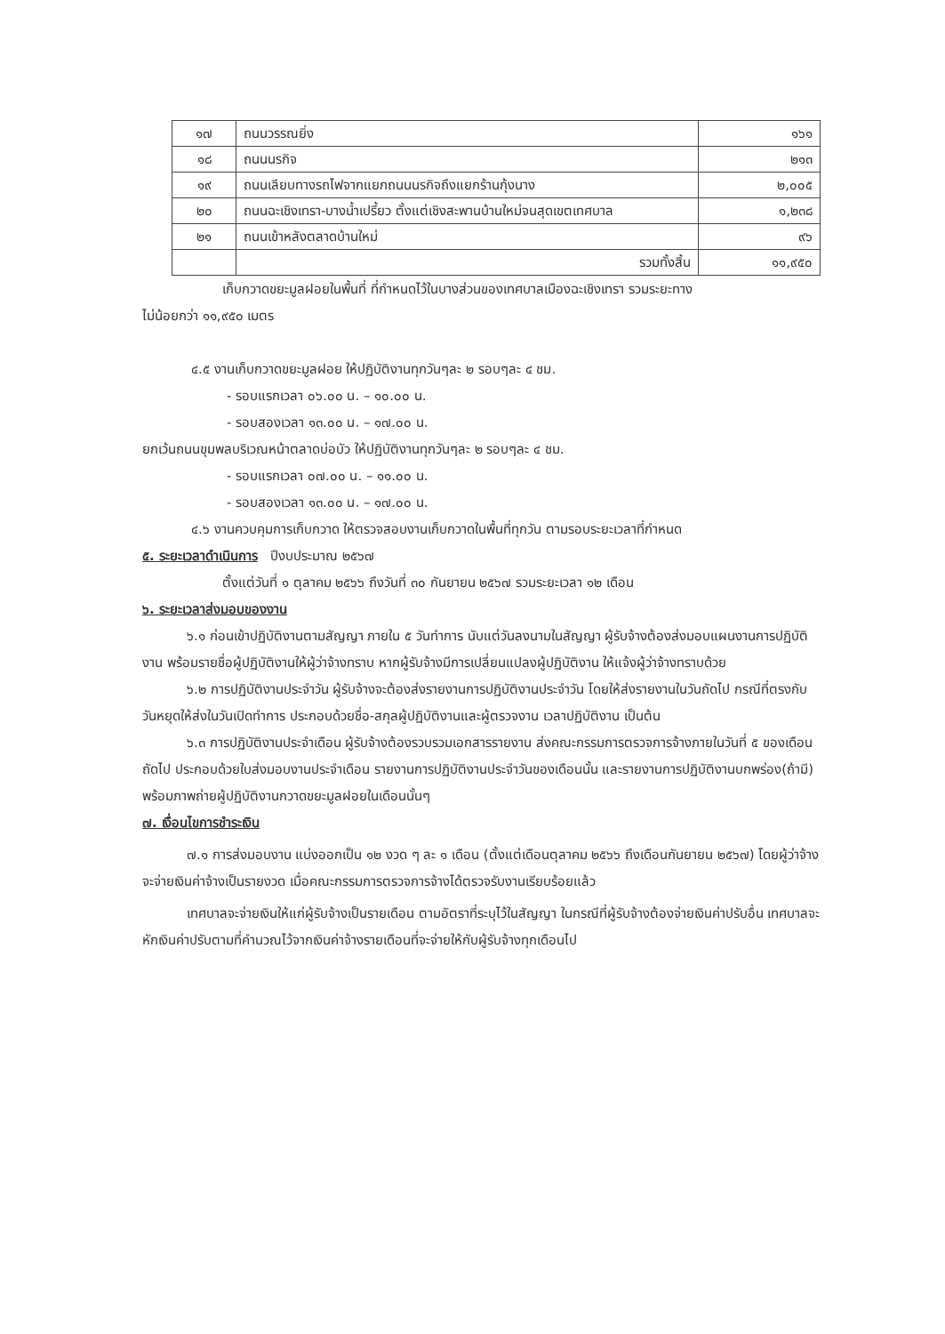| ๑๗ | ถนนวรรณยิ่ง | ๑๖๑ |
| ๑๘ | ถนนนรกิจ | ๒๑๓ |
| ๑๙ | ถนนเลียบทางรถไฟจากแยกถนนนรกิจถึงแยกร้านกุ้งนาง | ๒,๐๐๕ |
| ๒๐ | ถนนฉะเชิงเทรา-บางน้ำเปรี้ยว ตั้งแต่เชิงสะพานบ้านใหม่จนสุดเขตเทศบาล | ๑,๒๓๘ |
| ๒๑ | ถนนเข้าหลังตลาดบ้านใหม่ | ๙๖ |
| | รวมทั้งสิ้น | ๑๑,๙๕๐ |
เก็บกวาดขยะมูลฝอยในพื้นที่ ที่กำหนดไว้ในบางส่วนของเทศบาลเมืองฉะเชิงเทรา รวมระยะทาง
ไม่น้อยกว่า ๑๑,๙๕๐ เมตร
๔.๕ งานเก็บกวาดขยะมูลฝอย ให้ปฏิบัติงานทุกวันๆละ ๒ รอบๆละ ๔ ชม.
- รอบแรกเวลา ๐๖.๐๐ น. – ๑๐.๐๐ น.
- รอบสองเวลา ๑๓.๐๐ น. – ๑๗.๐๐ น.
ยกเว้นถนนขุมพลบริเวณหน้าตลาดบ่อบัว ให้ปฏิบัติงานทุกวันๆละ ๒ รอบๆละ ๔ ชม.
- รอบแรกเวลา ๐๗.๐๐ น. – ๑๑.๐๐ น.
- รอบสองเวลา ๑๓.๐๐ น. – ๑๗.๐๐ น.
๔.๖ งานควบคุมการเก็บกวาด ให้ตรวจสอบงานเก็บกวาดในพื้นที่ทุกวัน ตามรอบระยะเวลาที่กำหนด
๕. ระยะเวลาดำเนินการ
ปีงบประมาณ ๒๕๖๗
ตั้งแต่วันที่ ๑ ตุลาคม ๒๕๖๖ ถึงวันที่ ๓๐ กันยายน ๒๕๖๗ รวมระยะเวลา ๑๒ เดือน
๖. ระยะเวลาส่งมอบของงาน
๖.๑ ก่อนเข้าปฏิบัติงานตามสัญญา ภายใน ๕ วันทำการ นับแต่วันลงนามในสัญญา ผู้รับจ้างต้องส่งมอบแผนงานการปฏิบัติงาน พร้อมรายชื่อผู้ปฏิบัติงานให้ผู้ว่าจ้างทราบ หากผู้รับจ้างมีการเปลี่ยนแปลงผู้ปฏิบัติงาน ให้แจ้งผู้ว่าจ้างทราบด้วย
๖.๒ การปฏิบัติงานประจำวัน ผู้รับจ้างจะต้องส่งรายงานการปฏิบัติงานประจำวัน โดยให้ส่งรายงานในวันถัดไป กรณีที่ตรงกับวันหยุดให้ส่งในวันเปิดทำการ ประกอบด้วยชื่อ-สกุลผู้ปฏิบัติงานและผู้ตรวจงาน เวลาปฏิบัติงาน เป็นต้น
๖.๓ การปฏิบัติงานประจำเดือน ผู้รับจ้างต้องรวบรวมเอกสารรายงาน ส่งคณะกรรมการตรวจการจ้างภายในวันที่ ๕ ของเดือนถัดไป ประกอบด้วยใบส่งมอบงานประจำเดือน รายงานการปฏิบัติงานประจำวันของเดือนนั้น และรายงานการปฏิบัติงานบกพร่อง(ถ้ามี) พร้อมภาพถ่ายผู้ปฏิบัติงานกวาดขยะมูลฝอยในเดือนนั้นๆ
๗. เงื่อนไขการชำระเงิน
๗.๑ การส่งมอบงาน แบ่งออกเป็น ๑๒ งวด ๆ ละ ๑ เดือน (ตั้งแต่เดือนตุลาคม ๒๕๖๖ ถึงเดือนกันยายน ๒๕๖๗) โดยผู้ว่าจ้างจะจ่ายเงินค่าจ้างเป็นรายงวด เมื่อคณะกรรมการตรวจการจ้างได้ตรวจรับงานเรียบร้อยแล้ว
เทศบาลจะจ่ายเงินให้แก่ผู้รับจ้างเป็นรายเดือน ตามอัตราที่ระบุไว้ในสัญญา ในกรณีที่ผู้รับจ้างต้องจ่ายเงินค่าปรับอื่น เทศบาลจะหักเงินค่าปรับตามที่คำนวณไว้จากเงินค่าจ้างรายเดือนที่จะจ่ายให้กับผู้รับจ้างทุกเดือนไป